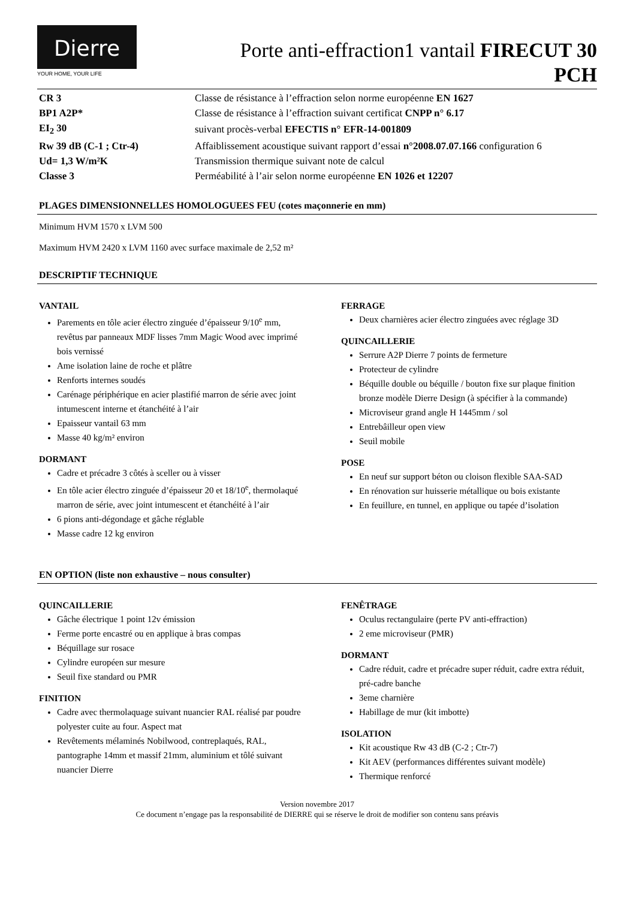Dierre
YOUR HOME, YOUR LIFE
Porte anti-effraction1 vantail FIRECUT 30
PCH
| CR 3 | Classe de résistance à l’effraction selon norme européenne EN 1627 |
| BP1 A2P* | Classe de résistance à l’effraction suivant certificat CNPP n° 6.17 |
| EI<sub>2</sub> 30 | suivant procès-verbal EFECTIS n° EFR-14-001809 |
| Rw 39 dB (C-1 ; Ctr-4) | Affaiblissement acoustique suivant rapport d’essai n°2008.07.07.166 configuration 6 |
| Ud= 1,3 W/m²K | Transmission thermique suivant note de calcul |
| Classe 3 | Perméabilité à l’air selon norme européenne EN 1026 et 12207 |
PLAGES DIMENSIONNELLES HOMOLOGUEES FEU (cotes maçonnerie en mm)
Minimum HVM 1570 x LVM 500
Maximum HVM 2420 x LVM 1160 avec surface maximale de 2,52 m²
DESCRIPTIF TECHNIQUE
VANTAIL
Parements en tôle acier électro zinguée d’épaisseur 9/10<sup>e</sup> mm, revêtus par panneaux MDF lisses 7mm Magic Wood avec imprimé bois vernissé
Ame isolation laine de roche et plâtre
Renforts internes soudés
Carénage périphérique en acier plastifié marron de série avec joint intumescent interne et étanchéité à l’air
Epaisseur vantail 63 mm
Masse 40 kg/m² environ
DORMANT
Cadre et précadre 3 côtés à sceller ou à visser
En tôle acier électro zinguée d’épaisseur 20 et 18/10<sup>e</sup>, thermolaqué marron de série, avec joint intumescent et étanchéité à l’air
6 pions anti-dégondage et gâche réglable
Masse cadre 12 kg environ
FERRAGE
Deux charnières acier électro zinguées avec réglage 3D
QUINCAILLERIE
Serrure A2P Dierre 7 points de fermeture
Protecteur de cylindre
Béquille double ou béquille / bouton fixe sur plaque finition bronze modèle Dierre Design (à spécifier à la commande)
Microviseur grand angle H 1445mm / sol
Entrebâilleur open view
Seuil mobile
POSE
En neuf sur support béton ou cloison flexible SAA-SAD
En rénovation sur huisserie métallique ou bois existante
En feuillure, en tunnel, en applique ou tapée d’isolation
EN OPTION (liste non exhaustive – nous consulter)
QUINCAILLERIE
Gâche électrique 1 point 12v émission
Ferme porte encastré ou en applique à bras compas
Béquillage sur rosace
Cylindre européen sur mesure
Seuil fixe standard ou PMR
FINITION
Cadre avec thermolaquage suivant nuancier RAL réalisé par poudre polyester cuite au four. Aspect mat
Revêtements mélaminés Nobilwood, contreplaqués, RAL, pantographe 14mm et massif 21mm, aluminium et tôlé suivant nuancier Dierre
FENÊTRAGE
Oculus rectangulaire (perte PV anti-effraction)
2 eme microviseur (PMR)
DORMANT
Cadre réduit, cadre et précadre super réduit, cadre extra réduit, pré-cadre banche
3eme charnière
Habillage de mur (kit imbotte)
ISOLATION
Kit acoustique Rw 43 dB (C-2 ; Ctr-7)
Kit AEV (performances différentes suivant modèle)
Thermique renforcé
Version novembre 2017
Ce document n’engage pas la responsabilité de DIERRE qui se réserve le droit de modifier son contenu sans préavis